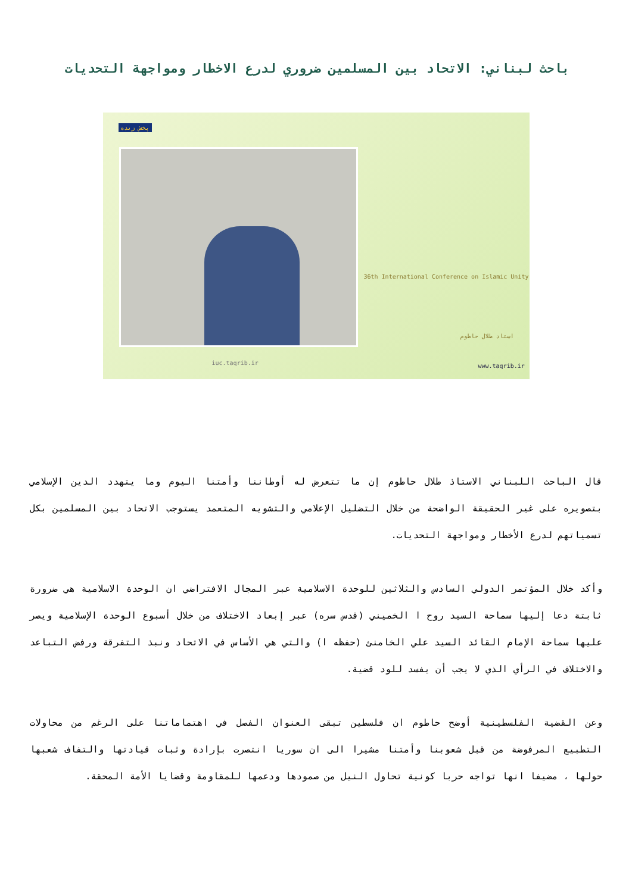باحث لبناني: الاتحاد بين المسلمين ضروري لدرع الاخطار ومواجهة التحديات
پخش زنده
36th International Conference on Islamic Unity
استاد طلال حاطوم
www.taqrib.ir
iuc.taqrib.ir
قال الباحث اللبناني الاستاذ طلال حاطوم إن ما تتعرض له أوطاننا وأمتنا اليوم وما يتهدد الدين الإسلامي بتصويره على غير الحقيقة الواضحة من خلال التضليل الإعلامي والتشويه المتعمد يستوجب الاتحاد بين المسلمين بكل تسمياتهم لدرع الأخطار ومواجهة التحديات.
وأكد خلال المؤتمر الدولي السادس والثلاثين للوحدة الاسلامية عبر المجال الافتراضي ان الوحدة الاسلامية هي ضرورة ثابتة دعا إليها سماحة السيد روح ا الخميني (قدس سره) عبر إبعاد الاختلاف من خلال أسبوع الوحدة الإسلامية ويصر عليها سماحة الإمام القائد السيد علي الخامنئ (حفظه ا) والتي هي الأساس في الاتحاد ونبذ التفرقة ورفض التباعد والاختلاف في الرأي الذي لا يجب أن يفسد للود قضية.
وعن القضية الفلسطينية أوضح حاطوم ان فلسطين تبقى العنوان الفصل في اهتماماتنا على الرغم من محاولات التطبيع المرفوضة من قبل شعوبنا وأمتنا مشيرا الى ان سوريا انتصرت بإرادة وثبات قيادتها والتفاف شعبها حولها ، مضيفا انها تواجه حربا كونية تحاول النيل من صمودها ودعمها للمقاومة وقضايا الأمة المحقة.